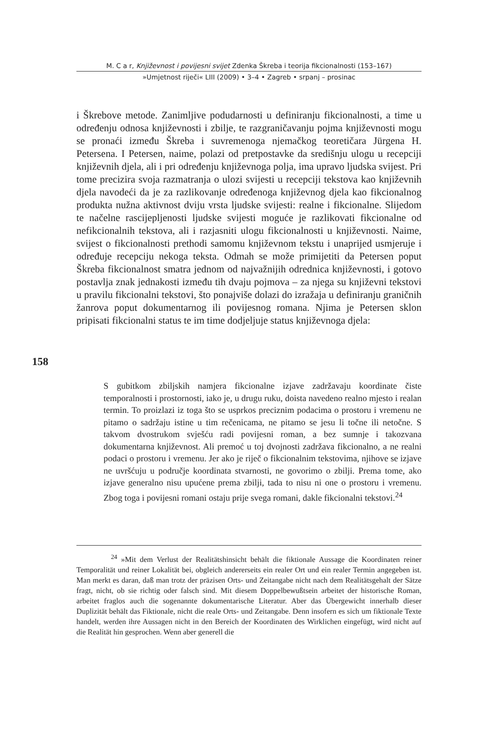M. C a r, Književnost i povijesni svijet Zdenka Škreba i teorija fikcionalnosti (153–167)
»Umjetnost riječi« LIII (2009) • 3–4 • Zagreb • srpanj – prosinac
i Škrebove metode. Zanimljive podudarnosti u definiranju fikcionalnosti, a time u određenju odnosa književnosti i zbilje, te razgraničavanju pojma književnosti mogu se pronaći između Škreba i suvremenoga njemačkog teoretičara Jürgena H. Petersena. I Petersen, naime, polazi od pretpostavke da središnju ulogu u recepciji književnih djela, ali i pri određenju književnoga polja, ima upravo ljudska svijest. Pri tome precizira svoja razmatranja o ulozi svijesti u recepciji tekstova kao književnih djela navodeći da je za razlikovanje određenoga književnog djela kao fikcionalnog produkta nužna aktivnost dviju vrsta ljudske svijesti: realne i fikcionalne. Slijedom te načelne rascijepljenosti ljudske svijesti moguće je razlikovati fikcionalne od nefikcionalnih tekstova, ali i razjasniti ulogu fikcionalnosti u književnosti. Naime, svijest o fikcionalnosti prethodi samomu književnom tekstu i unaprijed usmjeruje i određuje recepciju nekoga teksta. Odmah se može primijetiti da Petersen poput Škreba fikcionalnost smatra jednom od najvažnijih odrednica književnosti, i gotovo postavlja znak jednakosti između tih dvaju pojmova – za njega su književni tekstovi u pravilu fikcionalni tekstovi, što ponajviše dolazi do izražaja u definiranju graničnih žanrova poput dokumentarnog ili povijesnog romana. Njima je Petersen sklon pripisati fikcionalni status te im time dodjeljuje status književnoga djela:
158
S gubitkom zbiljskih namjera fikcionalne izjave zadržavaju koordinate čiste temporalnosti i prostornosti, iako je, u drugu ruku, doista navedeno realno mjesto i realan termin. To proizlazi iz toga što se usprkos preciznim podacima o prostoru i vremenu ne pitamo o sadržaju istine u tim rečenicama, ne pitamo se jesu li točne ili netočne. S takvom dvostrukom svješću radi povijesni roman, a bez sumnje i takozvana dokumentarna književnost. Ali premoć u toj dvojnosti zadržava fikcionalno, a ne realni podaci o prostoru i vremenu. Jer ako je riječ o fikcionalnim tekstovima, njihove se izjave ne uvršćuju u područje koordinata stvarnosti, ne govorimo o zbilji. Prema tome, ako izjave generalno nisu upućene prema zbilji, tada to nisu ni one o prostoru i vremenu. Zbog toga i povijesni romani ostaju prije svega romani, dakle fikcionalni tekstovi.<sup>24</sup>
<sup>24</sup> »Mit dem Verlust der Realitätshinsicht behält die fiktionale Aussage die Koordinaten reiner Temporalität und reiner Lokalität bei, obgleich andererseits ein realer Ort und ein realer Termin angegeben ist. Man merkt es daran, daß man trotz der präzisen Orts- und Zeitangabe nicht nach dem Realitätsgehalt der Sätze fragt, nicht, ob sie richtig oder falsch sind. Mit diesem Doppelbewußtsein arbeitet der historische Roman, arbeitet fraglos auch die sogenannte dokumentarische Literatur. Aber das Übergewicht innerhalb dieser Duplizität behält das Fiktionale, nicht die reale Orts- und Zeitangabe. Denn insofern es sich um fiktionale Texte handelt, werden ihre Aussagen nicht in den Bereich der Koordinaten des Wirklichen eingefügt, wird nicht auf die Realität hin gesprochen. Wenn aber generell die